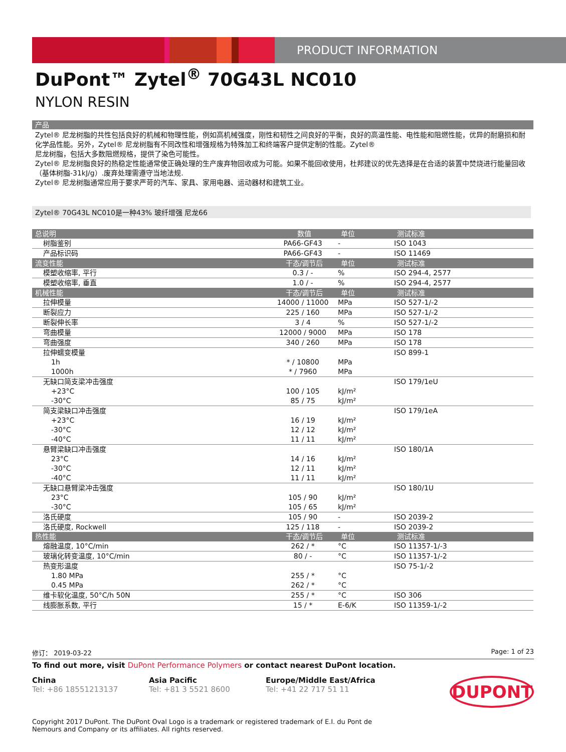PRODUCT INFORMATION
DuPont™ Zytel<sup>®</sup> 70G43L NC010
NYLON RESIN
产品
Zytel® 尼龙树脂的共性包括良好的机械和物理性能，例如高机械强度，刚性和韧性之间良好的平衡，良好的高温性能、电性能和阻燃性能，优异的耐磨损和耐化学品性能。另外，Zytel® 尼龙树脂有不同改性和增强规格为特殊加工和终端客户提供定制的性能。Zytel®
尼龙树脂，包括大多数阻燃规格，提供了染色可能性。
Zytel® 尼龙树脂良好的热稳定性能通常使正确处理的生产废弃物回收成为可能。如果不能回收使用，杜邦建议的优先选择是在合适的装置中焚烧进行能量回收（基体树脂-31kJ/g）.废弃处理需遵守当地法规.
Zytel® 尼龙树脂通常应用于要求严苛的汽车、家具、家用电器、运动器材和建筑工业。
Zytel® 70G43L NC010是一种43% 玻纤增强 尼龙66
| 总说明 | 数值 | 单位 | 测试标准 |
| --- | --- | --- | --- |
| 树脂鉴别 | PA66-GF43 | - | ISO 1043 |
| 产品标识码 | PA66-GF43 | - | ISO 11469 |
| 流变性能 | 干态/调节后 | 单位 | 测试标准 |
| 模塑收缩率, 平行 | 0.3 / - | % | ISO 294-4, 2577 |
| 模塑收缩率, 垂直 | 1.0 / - | % | ISO 294-4, 2577 |
| 机械性能 | 干态/调节后 | 单位 | 测试标准 |
| 拉伸模量 | 14000 / 11000 | MPa | ISO 527-1/-2 |
| 断裂应力 | 225 / 160 | MPa | ISO 527-1/-2 |
| 断裂伸长率 | 3 / 4 | % | ISO 527-1/-2 |
| 弯曲模量 | 12000 / 9000 | MPa | ISO 178 |
| 弯曲强度 | 340 / 260 | MPa | ISO 178 |
| 拉伸蠕变模量 | | | ISO 899-1 |
| 1h | * / 10800 | MPa | |
| 1000h | * / 7960 | MPa | |
| 无缺口简支梁冲击强度 | | | ISO 179/1eU |
| +23°C | 100 / 105 | kJ/m² | |
| -30°C | 85 / 75 | kJ/m² | |
| 简支梁缺口冲击强度 | | | ISO 179/1eA |
| +23°C | 16 / 19 | kJ/m² | |
| -30°C | 12 / 12 | kJ/m² | |
| -40°C | 11 / 11 | kJ/m² | |
| 悬臂梁缺口冲击强度 | | | ISO 180/1A |
| 23°C | 14 / 16 | kJ/m² | |
| -30°C | 12 / 11 | kJ/m² | |
| -40°C | 11 / 11 | kJ/m² | |
| 无缺口悬臂梁冲击强度 | | | ISO 180/1U |
| 23°C | 105 / 90 | kJ/m² | |
| -30°C | 105 / 65 | kJ/m² | |
| 洛氏硬度 | 105 / 90 | - | ISO 2039-2 |
| 洛氏硬度, Rockwell | 125 / 118 | - | ISO 2039-2 |
| 热性能 | 干态/调节后 | 单位 | 测试标准 |
| 熔融温度, 10°C/min | 262 / * | °C | ISO 11357-1/-3 |
| 玻璃化转变温度, 10°C/min | 80 / - | °C | ISO 11357-1/-2 |
| 热变形温度 | | | ISO 75-1/-2 |
| 1.80 MPa | 255 / * | °C | |
| 0.45 MPa | 262 / * | °C | |
| 维卡软化温度, 50°C/h 50N | 255 / * | °C | ISO 306 |
| 线膨胀系数, 平行 | 15 / * | E-6/K | ISO 11359-1/-2 |
修订： 2019-03-22 Page: 1 of 23
To find out more, visit DuPont Performance Polymers or contact nearest DuPont location.
China
Tel: +86 18551213137
Asia Pacific
Tel: +81 3 5521 8600
Europe/Middle East/Africa
Tel: +41 22 717 51 11
DUPONT
Copyright 2017 DuPont. The DuPont Oval Logo is a trademark or registered trademark of E.I. du Pont de Nemours and Company or its affiliates. All rights reserved.